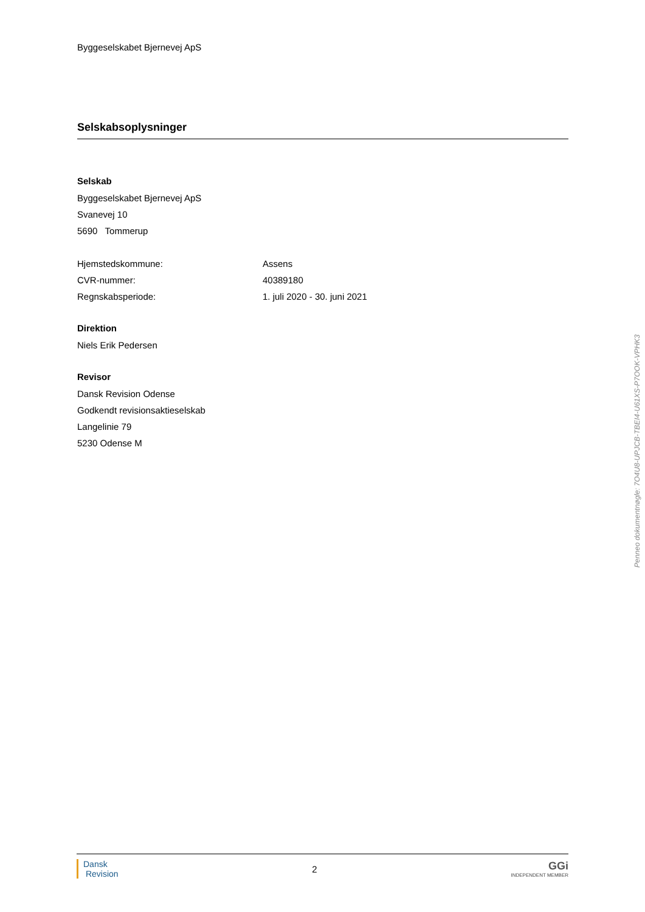Byggeselskabet Bjernevej ApS
Selskabsoplysninger
Selskab
Byggeselskabet Bjernevej ApS
Svanevej 10
5690 Tommerup
Hjemstedskommune: Assens
CVR-nummer: 40389180
Regnskabsperiode: 1. juli 2020 - 30. juni 2021
Direktion
Niels Erik Pedersen
Revisor
Dansk Revision Odense
Godkendt revisionsaktieselskab
Langelinie 79
5230 Odense M
Penneo dokumentnøgle: 7O4U8-UPJCB-TBEI4-U61XS-P7OOK-VPHK3
Dansk
Revision
2
GGi
INDEPENDENT MEMBER